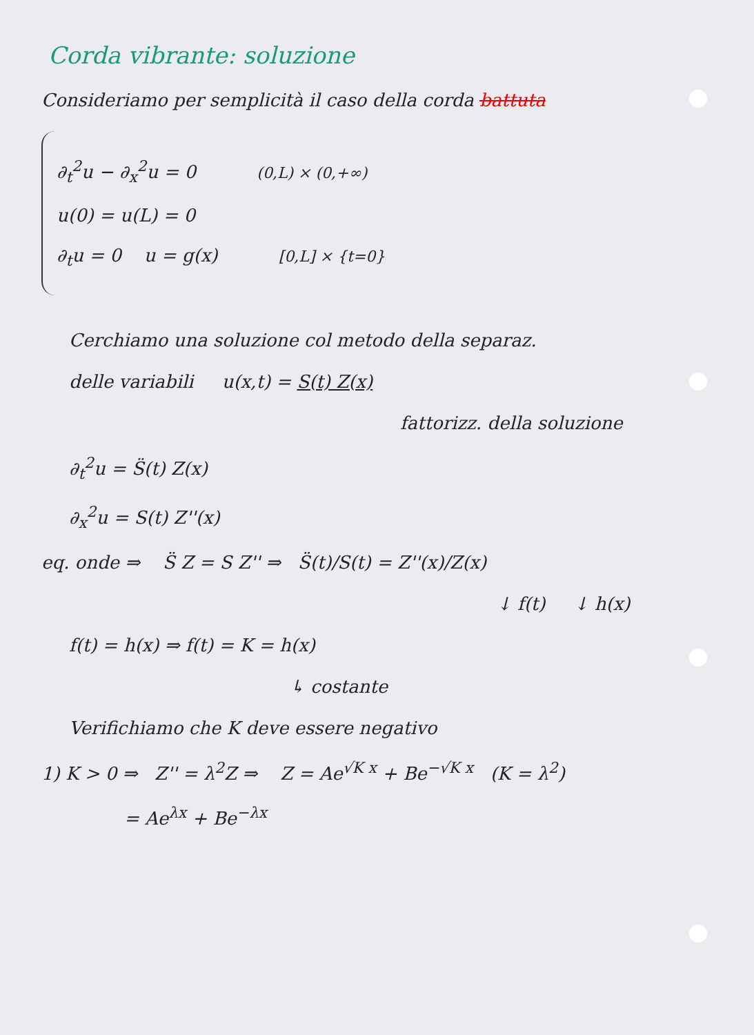Corda vibrante: soluzione
Consideriamo per semplicità il caso della corda battuta
∂<sub>t</sub><sup>2</sup>u − ∂<sub>x</sub><sup>2</sup>u = 0 (0,L) × (0,+∞)
u(0) = u(L) = 0
∂<sub>t</sub>u = 0 u = g(x) [0,L] × {t=0}
Cerchiamo una soluzione col metodo della separaz.
delle variabili u(x,t) = S(t) Z(x)
fattorizz. della soluzione
∂<sub>t</sub><sup>2</sup>u = S̈(t) Z(x)
∂<sub>x</sub><sup>2</sup>u = S(t) Z''(x)
eq. onde ⇒ S̈ Z = S Z'' ⇒ S̈(t)/S(t) = Z''(x)/Z(x)
↓ f(t) ↓ h(x)
f(t) = h(x) ⇒ f(t) = K = h(x)
↳ costante
Verifichiamo che K deve essere negativo
1) K > 0 ⇒ Z'' = λ<sup>2</sup>Z ⇒ Z = Ae<sup>√K x</sup> + Be<sup>−√K x</sup> (K = λ<sup>2</sup>)
= Ae<sup>λx</sup> + Be<sup>−λx</sup>